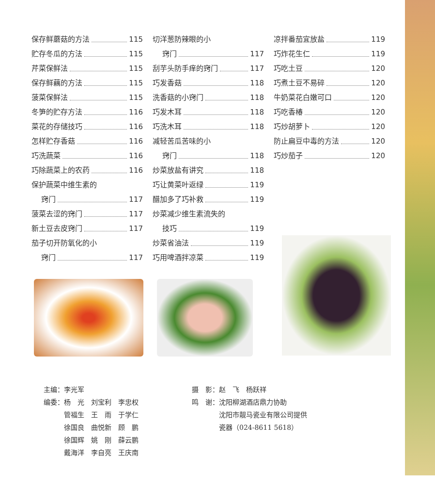保存鲜蘑菇的方法 115
贮存冬瓜的方法 115
芹菜保鲜法 115
保存鲜藕的方法 115
菠菜保鲜法 115
冬笋的贮存方法 116
菜花的存储技巧 116
怎样贮存香菇 116
巧洗蔬菜 116
巧除蔬菜上的农药 116
保护蔬菜中维生素的
窍门 117
菠菜去涩的窍门 117
新土豆去皮窍门 117
茄子切开防氧化的小
窍门 117
切洋葱防辣眼的小
窍门 117
刮芋头防手痒的窍门 117
巧发香菇 118
洗香菇的小窍门 118
巧发木耳 118
巧洗木耳 118
减轻苦瓜苦味的小
窍门 118
炒菜放盐有讲究 118
巧让黄菜叶返绿 119
醋加多了巧补救 119
炒菜减少维生素流失的
技巧 119
炒菜省油法 119
巧用啤酒拌凉菜 119
凉拌番茄宜放盐 119
巧炸花生仁 119
巧吃土豆 120
巧煮土豆不易碎 120
牛奶菜花白嫩可口 120
巧吃香椿 120
巧炒胡萝卜 120
防止扁豆中毒的方法 120
巧炒茄子 120
主编：李光军
编委：杨　光　刘宝利　李忠权
　　　管福生　王　雨　于学仁
　　　徐国良　曲悦新　顾　鹏
　　　徐国辉　姚　刚　薛云鹏
　　　戴海洋　李自亮　王庆南
摄　影：赵　飞　杨跃祥
鸣　谢：沈阳柳湖酒店鼎力协助
　　　　沈阳市靓马瓷业有限公司提供
　　　　瓷器（024-8611 5618）